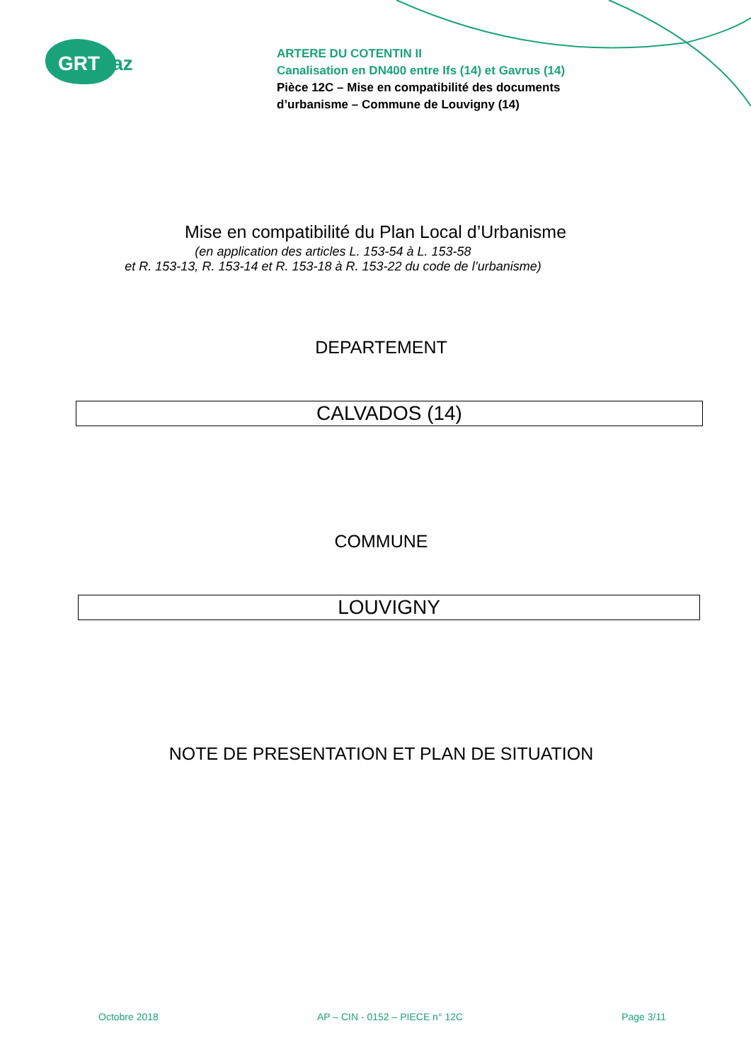GRTgaz
ARTERE DU COTENTIN II
Canalisation en DN400 entre Ifs (14) et Gavrus (14)
Pièce 12C – Mise en compatibilité des documents
d’urbanisme – Commune de Louvigny (14)
Mise en compatibilité du Plan Local d’Urbanisme
(en application des articles L. 153-54 à L. 153-58
et R. 153-13, R. 153-14 et R. 153-18 à R. 153-22 du code de l’urbanisme)
DEPARTEMENT
CALVADOS (14)
COMMUNE
LOUVIGNY
NOTE DE PRESENTATION ET PLAN DE SITUATION
Octobre 2018 AP – CIN - 0152 – PIECE n° 12C Page 3/11